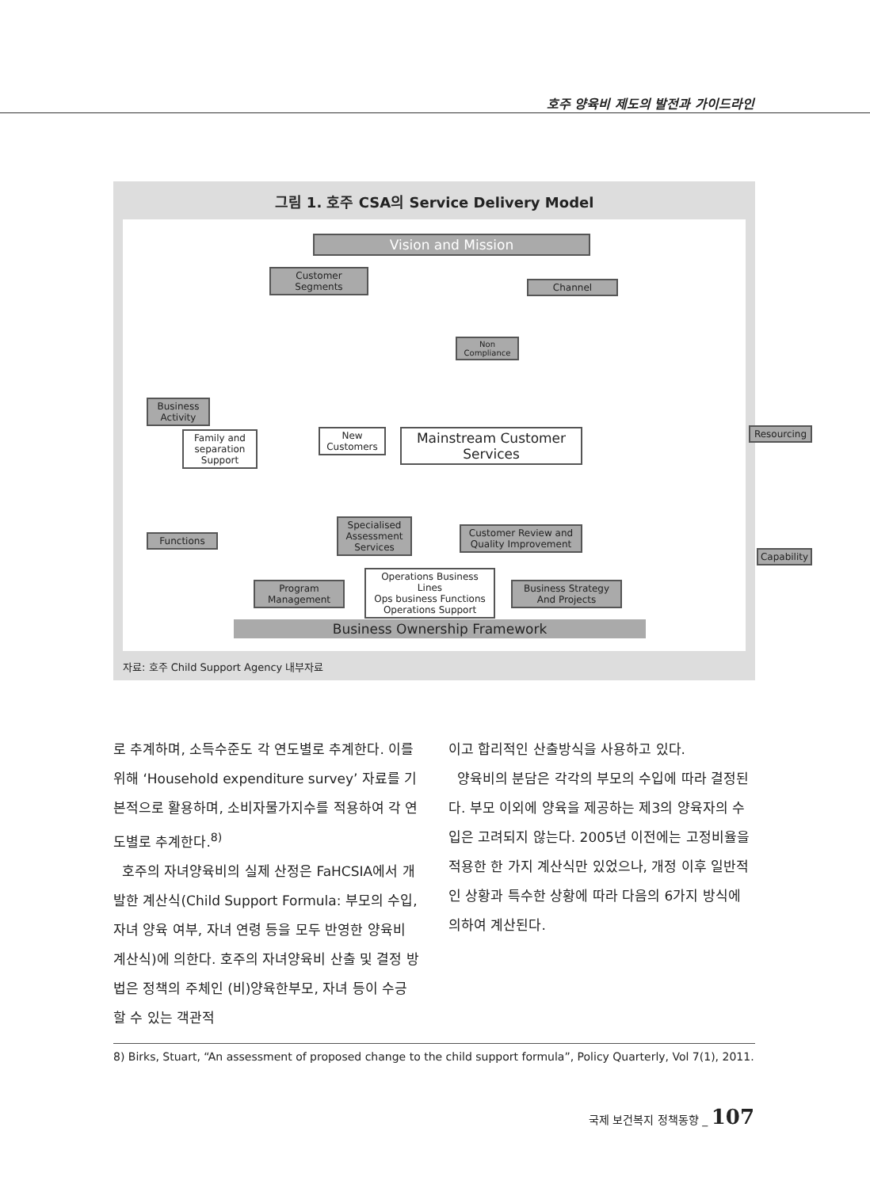호주 양육비 제도의 발전과 가이드라인
그림 1. 호주 CSA의 Service Delivery Model
Vision and Mission
Customer Segments
Channel
Business Activity
Non Compliance
Family and separation Support
New Customers
Mainstream Customer Services
Resourcing
Specialised Assessment Services
Customer Review and Quality Improvement
Functions
Capability
Program Management
Operations Business Lines
Ops business Functions
Operations Support
Business Strategy And Projects
Business Ownership Framework
자료: 호주 Child Support Agency 내부자료
로 추계하며, 소득수준도 각 연도별로 추계한다. 이를 위해 ‘Household expenditure survey’ 자료를 기본적으로 활용하며, 소비자물가지수를 적용하여 각 연도별로 추계한다.<sup>8)</sup>
호주의 자녀양육비의 실제 산정은 FaHCSIA에서 개발한 계산식(Child Support Formula: 부모의 수입, 자녀 양육 여부, 자녀 연령 등을 모두 반영한 양육비 계산식)에 의한다. 호주의 자녀양육비 산출 및 결정 방법은 정책의 주체인 (비)양육한부모, 자녀 등이 수긍할 수 있는 객관적
이고 합리적인 산출방식을 사용하고 있다.
양육비의 분담은 각각의 부모의 수입에 따라 결정된다. 부모 이외에 양육을 제공하는 제3의 양육자의 수입은 고려되지 않는다. 2005년 이전에는 고정비율을 적용한 한 가지 계산식만 있었으나, 개정 이후 일반적인 상황과 특수한 상황에 따라 다음의 6가지 방식에 의하여 계산된다.
8) Birks, Stuart, “An assessment of proposed change to the child support formula”, Policy Quarterly, Vol 7(1), 2011.
국제 보건복지 정책동향 _ 107